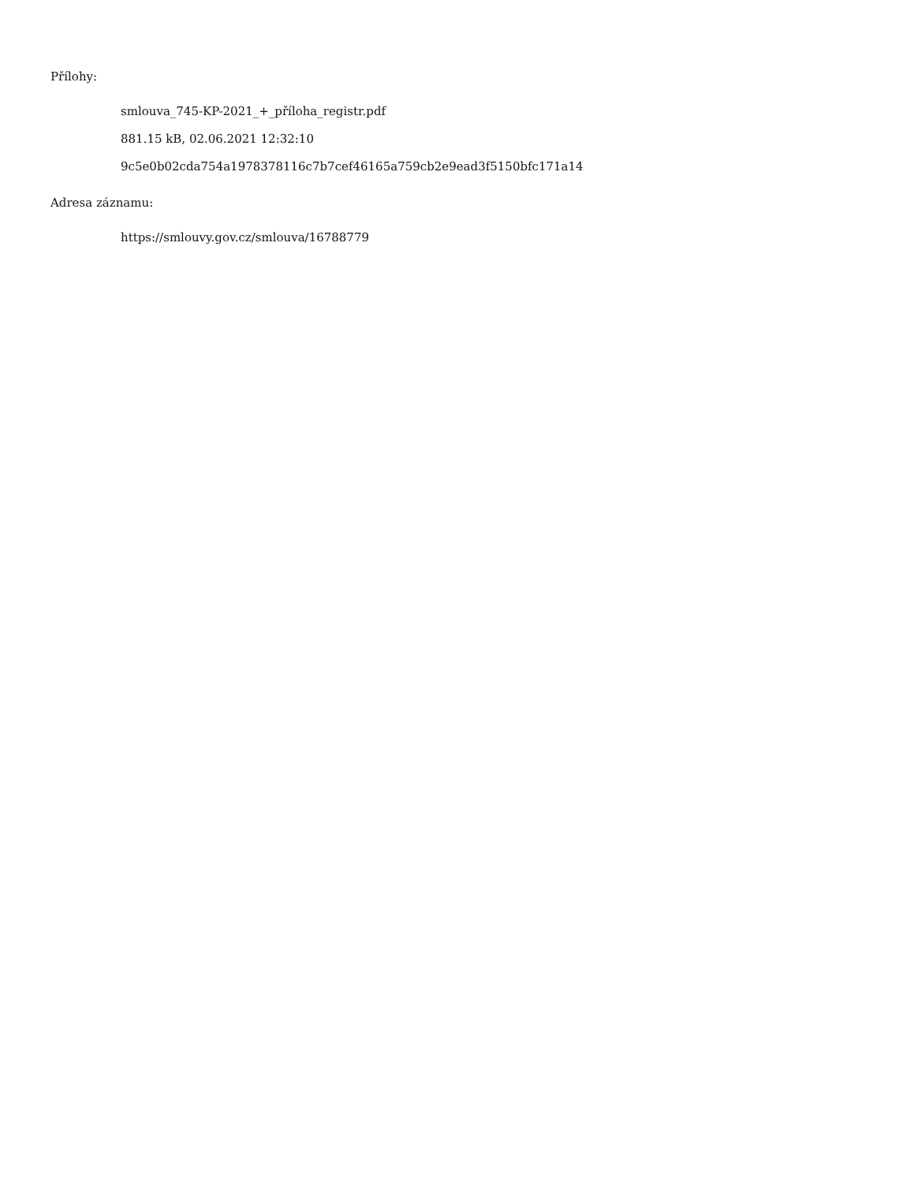Přílohy:
smlouva_745-KP-2021_+_příloha_registr.pdf
881.15 kB, 02.06.2021 12:32:10
9c5e0b02cda754a1978378116c7b7cef46165a759cb2e9ead3f5150bfc171a14
Adresa záznamu:
https://smlouvy.gov.cz/smlouva/16788779